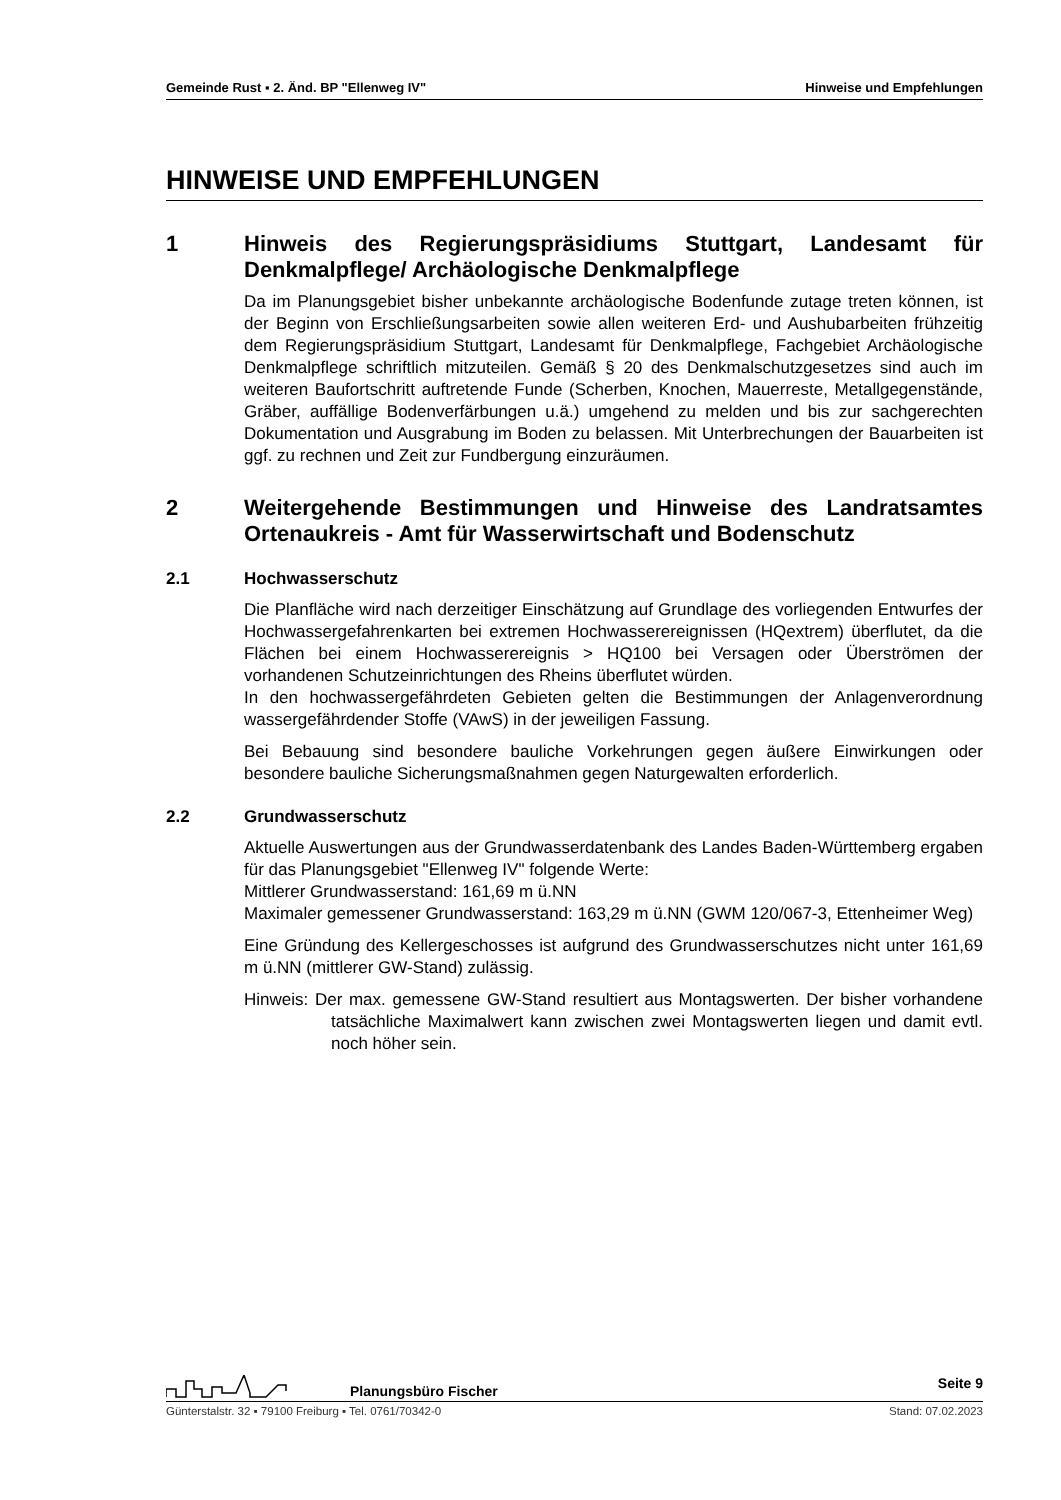Gemeinde Rust ▪ 2. Änd. BP "Ellenweg IV" Hinweise und Empfehlungen
HINWEISE UND EMPFEHLUNGEN
1 Hinweis des Regierungspräsidiums Stuttgart, Landesamt für Denkmalpflege/ Archäologische Denkmalpflege
Da im Planungsgebiet bisher unbekannte archäologische Bodenfunde zutage treten können, ist der Beginn von Erschließungsarbeiten sowie allen weiteren Erd- und Aushubarbeiten frühzeitig dem Regierungspräsidium Stuttgart, Landesamt für Denkmalpflege, Fachgebiet Archäologische Denkmalpflege schriftlich mitzuteilen. Gemäß § 20 des Denkmalschutzgesetzes sind auch im weiteren Baufortschritt auftretende Funde (Scherben, Knochen, Mauerreste, Metallgegenstände, Gräber, auffällige Bodenverfärbungen u.ä.) umgehend zu melden und bis zur sachgerechten Dokumentation und Ausgrabung im Boden zu belassen. Mit Unterbrechungen der Bauarbeiten ist ggf. zu rechnen und Zeit zur Fundbergung einzuräumen.
2 Weitergehende Bestimmungen und Hinweise des Landratsamtes Ortenaukreis - Amt für Wasserwirtschaft und Bodenschutz
2.1 Hochwasserschutz
Die Planfläche wird nach derzeitiger Einschätzung auf Grundlage des vorliegenden Entwurfes der Hochwassergefahrenkarten bei extremen Hochwasserereignissen (HQextrem) überflutet, da die Flächen bei einem Hochwasserereignis > HQ100 bei Versagen oder Überströmen der vorhandenen Schutzeinrichtungen des Rheins überflutet würden.
In den hochwassergefährdeten Gebieten gelten die Bestimmungen der Anlagenverordnung wassergefährdender Stoffe (VAwS) in der jeweiligen Fassung.
Bei Bebauung sind besondere bauliche Vorkehrungen gegen äußere Einwirkungen oder besondere bauliche Sicherungsmaßnahmen gegen Naturgewalten erforderlich.
2.2 Grundwasserschutz
Aktuelle Auswertungen aus der Grundwasserdatenbank des Landes Baden-Württemberg ergaben für das Planungsgebiet "Ellenweg IV" folgende Werte:
Mittlerer Grundwasserstand: 161,69 m ü.NN
Maximaler gemessener Grundwasserstand: 163,29 m ü.NN (GWM 120/067-3, Ettenheimer Weg)
Eine Gründung des Kellergeschosses ist aufgrund des Grundwasserschutzes nicht unter 161,69 m ü.NN (mittlerer GW-Stand) zulässig.
Hinweis: Der max. gemessene GW-Stand resultiert aus Montagswerten. Der bisher vorhandene tatsächliche Maximalwert kann zwischen zwei Montagswerten liegen und damit evtl. noch höher sein.
Planungsbüro Fischer Seite 9
Günterstalstr. 32 ▪ 79100 Freiburg ▪ Tel. 0761/70342-0 Stand: 07.02.2023